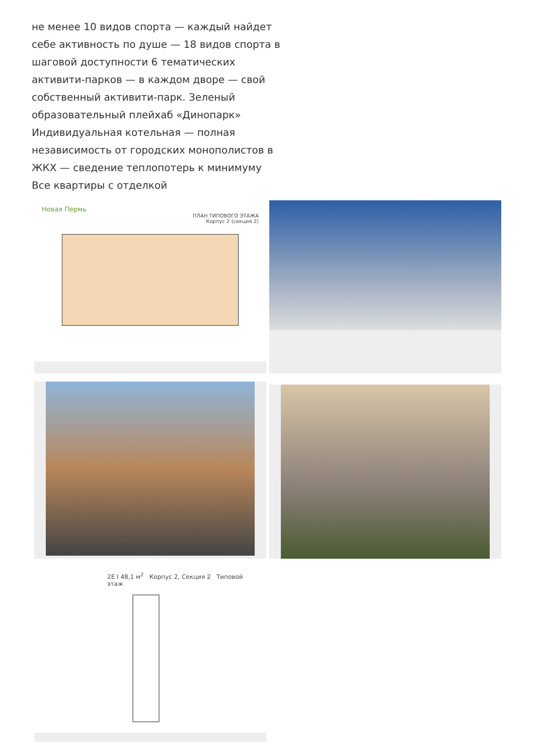не менее 10 видов спорта — каждый найдет себе активность по душе — 18 видов спорта в шаговой доступности 6 тематических активити-парков — в каждом дворе — свой собственный активити-парк. Зеленый образовательный плейхаб «Динопарк» Индивидуальная котельная — полная независимость от городских монополистов в ЖКХ — сведение теплопотерь к минимуму Все квартиры с отделкой
Новая Пермь
ПЛАН ТИПОВОГО ЭТАЖА
Корпус 2 (секция 2)
2Е I 48,1 м<sup>2</sup> Корпус 2, Секция 2 Типовой этаж